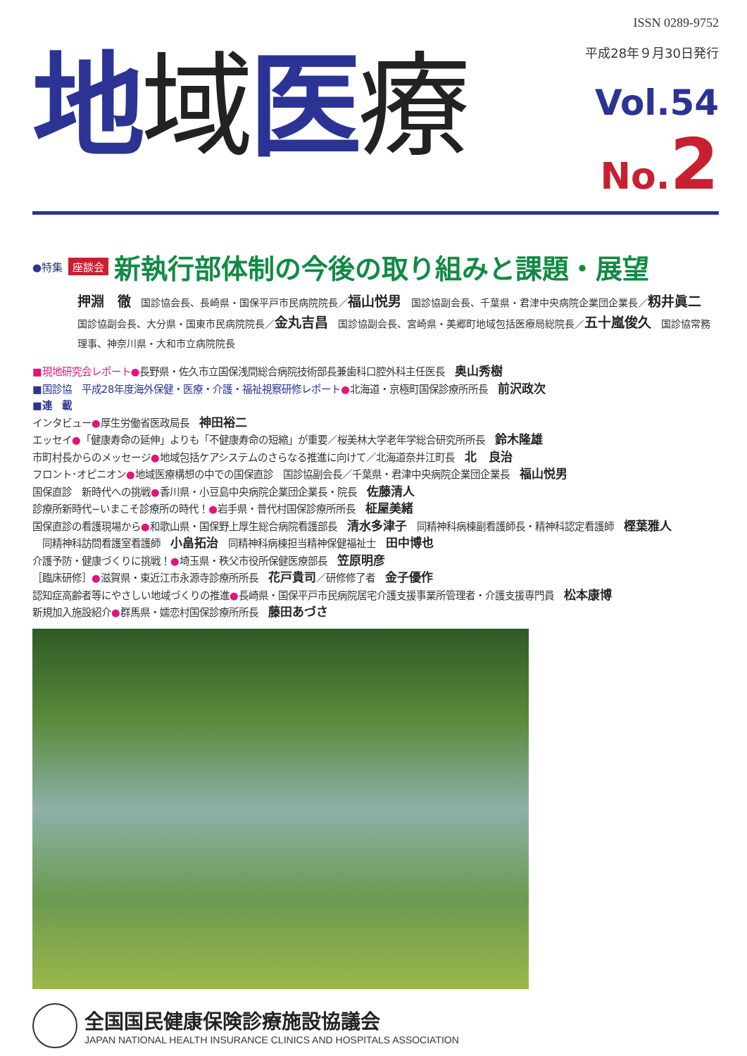ISSN 0289-9752
地域医療
平成28年９月30日発行
Vol.54
No.2
●特集 座談会 新執行部体制の今後の取り組みと課題・展望
押淵　徹　国診協会長、長崎県・国保平戸市民病院院長／福山悦男　国診協副会長、千葉県・君津中央病院企業団企業長／籾井眞二　国診協副会長、大分県・国東市民病院院長／金丸吉昌　国診協副会長、宮崎県・美郷町地域包括医療局総院長／五十嵐俊久　国診協常務理事、神奈川県・大和市立病院院長
■現地研究会レポート●長野県・佐久市立国保浅間総合病院技術部長兼歯科口腔外科主任医長　奥山秀樹
■国診協　平成28年度海外保健・医療・介護・福祉視察研修レポート●北海道・京極町国保診療所所長　前沢政次
■連　載
インタビュー●厚生労働省医政局長　神田裕二
エッセイ●「健康寿命の延伸」よりも「不健康寿命の短縮」が重要／桜美林大学老年学総合研究所所長　鈴木隆雄
市町村長からのメッセージ●地域包括ケアシステムのさらなる推進に向けて／北海道奈井江町長　北　良治
フロント･オピニオン●地域医療構想の中での国保直診　国診協副会長／千葉県・君津中央病院企業団企業長　福山悦男
国保直診　新時代への挑戦●香川県・小豆島中央病院企業団企業長・院長　佐藤清人
診療所新時代−いまこそ診療所の時代！●岩手県・普代村国保診療所所長　柾屋美緒
国保直診の看護現場から●和歌山県・国保野上厚生総合病院看護部長　清水多津子　同精神科病棟副看護師長・精神科認定看護師　樫葉雅人
　同精神科訪問看護室看護師　小畠拓治　同精神科病棟担当精神保健福祉士　田中博也
介護予防・健康づくりに挑戦！●埼玉県・秩父市役所保健医療部長　笠原明彦
［臨床研修］●滋賀県・東近江市永源寺診療所所長　花戸貴司／研修修了者　金子優作
認知症高齢者等にやさしい地域づくりの推進●長崎県・国保平戸市民病院居宅介護支援事業所管理者・介護支援専門員　松本康博
新規加入施設紹介●群馬県・嬬恋村国保診療所所長　藤田あづさ
全国国民健康保険診療施設協議会
JAPAN NATIONAL HEALTH INSURANCE CLINICS AND HOSPITALS ASSOCIATION